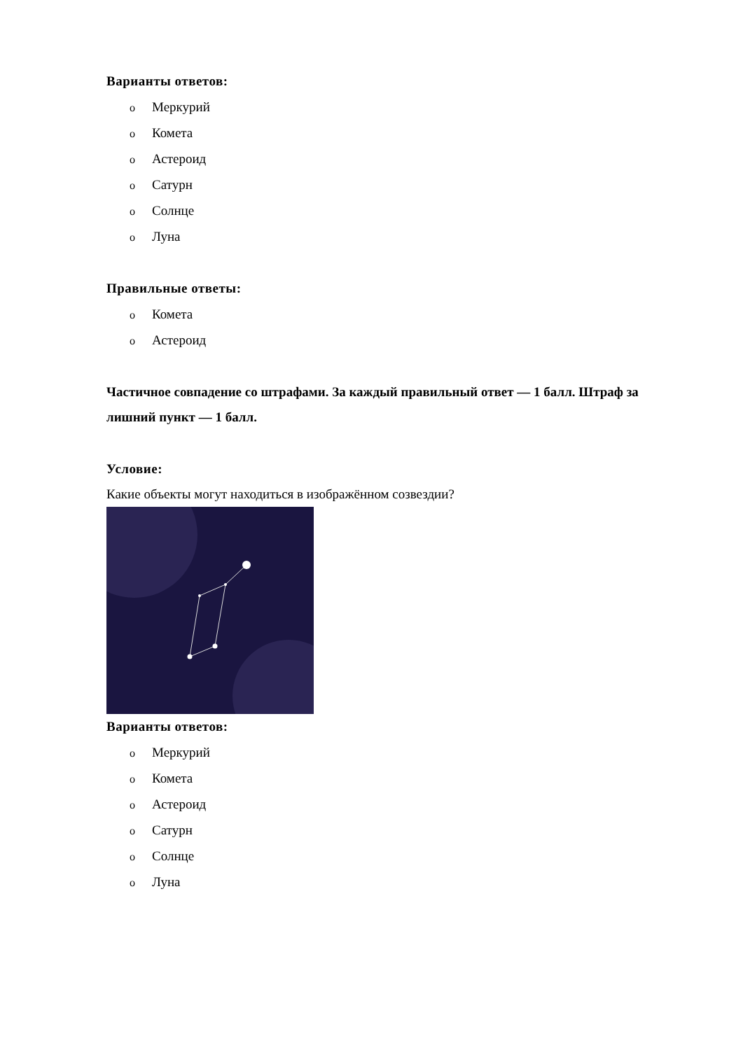Варианты ответов:
o Меркурий
o Комета
o Астероид
o Сатурн
o Солнце
o Луна
Правильные ответы:
o Комета
o Астероид
Частичное совпадение со штрафами. За каждый правильный ответ — 1 балл. Штраф за лишний пункт — 1 балл.
Условие:
Какие объекты могут находиться в изображённом созвездии?
Варианты ответов:
o Меркурий
o Комета
o Астероид
o Сатурн
o Солнце
o Луна